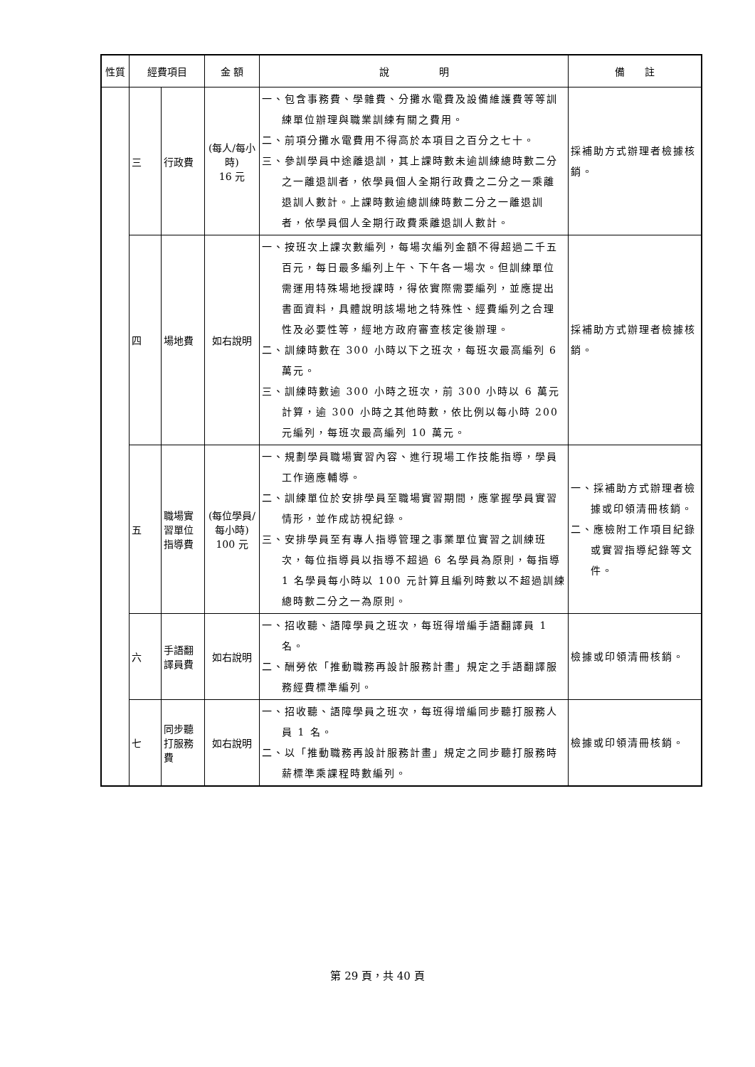| 性質 | 經費項目 | | 金 額 | 說 明 | 備 註 |
| --- | --- | --- | --- | --- | --- |
| | 三 | 行政費 | (每人/每小時) 16 元 | 一、包含事務費、學雜費、分攤水電費及設備維護費等等訓練單位辦理與職業訓練有關之費用。 二、前項分攤水電費用不得高於本項目之百分之七十。 三、參訓學員中途離退訓，其上課時數未逾訓練總時數二分之一離退訓者，依學員個人全期行政費之二分之一乘離退訓人數計。上課時數逾總訓練時數二分之一離退訓者，依學員個人全期行政費乘離退訓人數計。 | 採補助方式辦理者檢據核銷。 |
| | 四 | 場地費 | 如右說明 | 一、按班次上課次數編列，每場次編列金額不得超過二千五百元，每日最多編列上午、下午各一場次。但訓練單位需運用特殊場地授課時，得依實際需要編列，並應提出書面資料，具體說明該場地之特殊性、經費編列之合理性及必要性等，經地方政府審查核定後辦理。 二、訓練時數在 300 小時以下之班次，每班次最高編列 6 萬元。 三、訓練時數逾 300 小時之班次，前 300 小時以 6 萬元計算，逾 300 小時之其他時數，依比例以每小時 200 元編列，每班次最高編列 10 萬元。 | 採補助方式辦理者檢據核銷。 |
| | 五 | 職場實習單位指導費 | (每位學員/每小時) 100 元 | 一、規劃學員職場實習內容、進行現場工作技能指導，學員工作適應輔導。 二、訓練單位於安排學員至職場實習期間，應掌握學員實習情形，並作成訪視紀錄。 三、安排學員至有專人指導管理之事業單位實習之訓練班次，每位指導員以指導不超過 6 名學員為原則，每指導 1 名學員每小時以 100 元計算且編列時數以不超過訓練總時數二分之一為原則。 | 一、採補助方式辦理者檢據或印領清冊核銷。 二、應檢附工作項目紀錄或實習指導紀錄等文件。 |
| | 六 | 手語翻譯員費 | 如右說明 | 一、招收聽、語障學員之班次，每班得增編手語翻譯員 1 名。 二、酬勞依「推動職務再設計服務計畫」規定之手語翻譯服務經費標準編列。 | 檢據或印領清冊核銷。 |
| | 七 | 同步聽打服務費 | 如右說明 | 一、招收聽、語障學員之班次，每班得增編同步聽打服務人員 1 名。 二、以「推動職務再設計服務計畫」規定之同步聽打服務時薪標準乘課程時數編列。 | 檢據或印領清冊核銷。 |
第 29 頁，共 40 頁